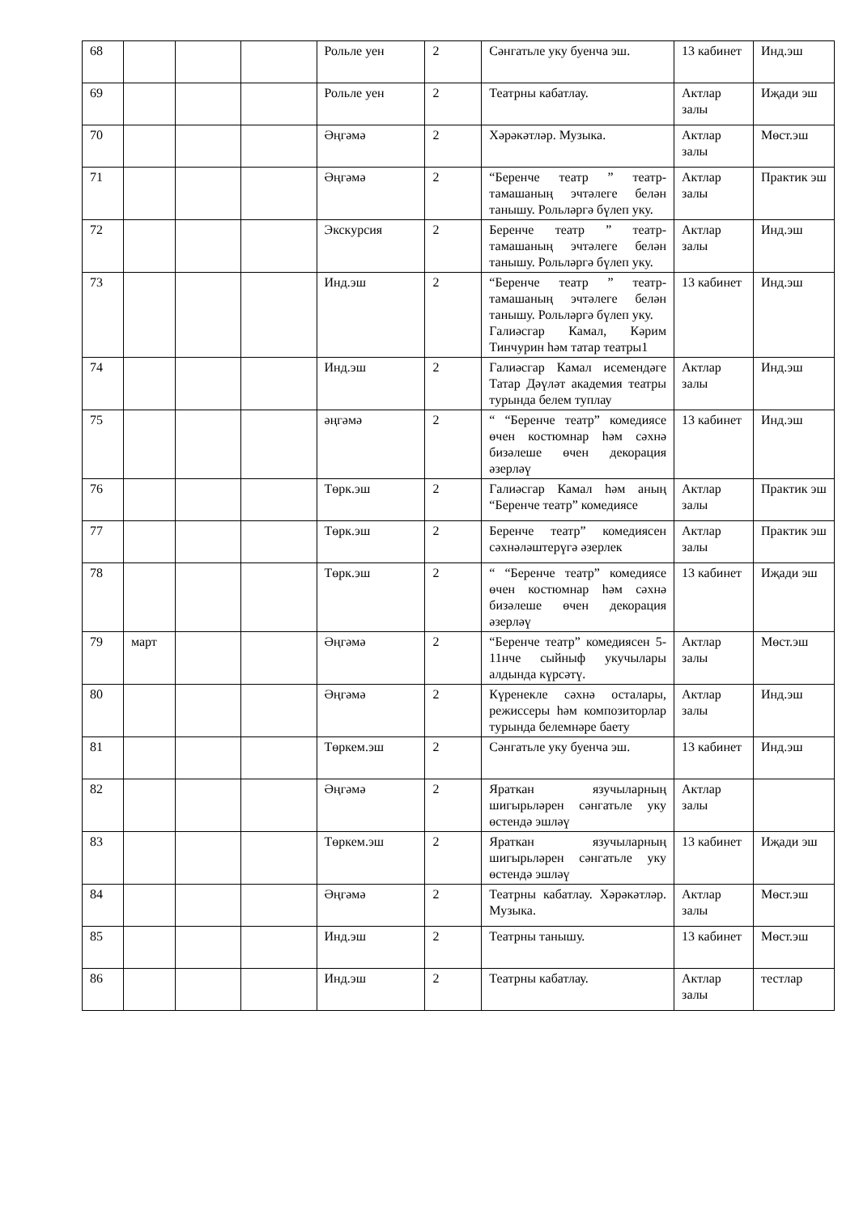| 68 | | | | Рольле уен | 2 | Сәнгатьле уку буенча эш. | 13 кабинет | Инд.эш |
| 69 | | | | Рольле уен | 2 | Театрны кабатлау. | Актлар залы | Иҗади эш |
| 70 | | | | Әңгәмә | 2 | Хәрәкәтләр. Музыка. | Актлар залы | Мөст.эш |
| 71 | | | | Әңгәмә | 2 | “Беренче театр ” театр-тамашаның эчтәлеге белән танышу. Рольләргә бүлеп уку. | Актлар залы | Практик эш |
| 72 | | | | Экскурсия | 2 | Беренче театр ” театр-тамашаның эчтәлеге белән танышу. Рольләргә бүлеп уку. | Актлар залы | Инд.эш |
| 73 | | | | Инд.эш | 2 | “Беренче театр ” театр-тамашаның эчтәлеге белән танышу. Рольләргә бүлеп уку. Галиәсгар Камал, Кәрим Тинчурин һәм татар театры1 | 13 кабинет | Инд.эш |
| 74 | | | | Инд.эш | 2 | Галиәсгар Камал исемендәге Татар Дәүләт академия театры турында белем туплау | Актлар залы | Инд.эш |
| 75 | | | | әңгәмә | 2 | “ “Беренче театр” комедиясе өчен костюмнар һәм сәхнә бизәлеше өчен декорация әзерләү | 13 кабинет | Инд.эш |
| 76 | | | | Төрк.эш | 2 | Галиәсгар Камал һәм аның “Беренче театр” комедиясе | Актлар залы | Практик эш |
| 77 | | | | Төрк.эш | 2 | Беренче театр” комедиясен сәхнәләштерүгә әзерлек | Актлар залы | Практик эш |
| 78 | | | | Төрк.эш | 2 | “ “Беренче театр” комедиясе өчен костюмнар һәм сәхнә бизәлеше өчен декорация әзерләү | 13 кабинет | Иҗади эш |
| 79 | март | | | Әңгәмә | 2 | “Беренче театр” комедиясен 5-11нче сыйныф укучылары алдында күрсәтү. | Актлар залы | Мөст.эш |
| 80 | | | | Әңгәмә | 2 | Күренекле сәхнә осталары, режиссеры һәм композиторлар турында белемнәре баету | Актлар залы | Инд.эш |
| 81 | | | | Төркем.эш | 2 | Сәнгатьле уку буенча эш. | 13 кабинет | Инд.эш |
| 82 | | | | Әңгәмә | 2 | Яраткан язучыларның шигырьләрен сәнгатьле уку өстендә эшләү | Актлар залы | |
| 83 | | | | Төркем.эш | 2 | Яраткан язучыларның шигырьләрен сәнгатьле уку өстендә эшләү | 13 кабинет | Иҗади эш |
| 84 | | | | Әңгәмә | 2 | Театрны кабатлау. Хәрәкәтләр. Музыка. | Актлар залы | Мөст.эш |
| 85 | | | | Инд.эш | 2 | Театрны танышу. | 13 кабинет | Мөст.эш |
| 86 | | | | Инд.эш | 2 | Театрны кабатлау. | Актлар залы | тестлар |